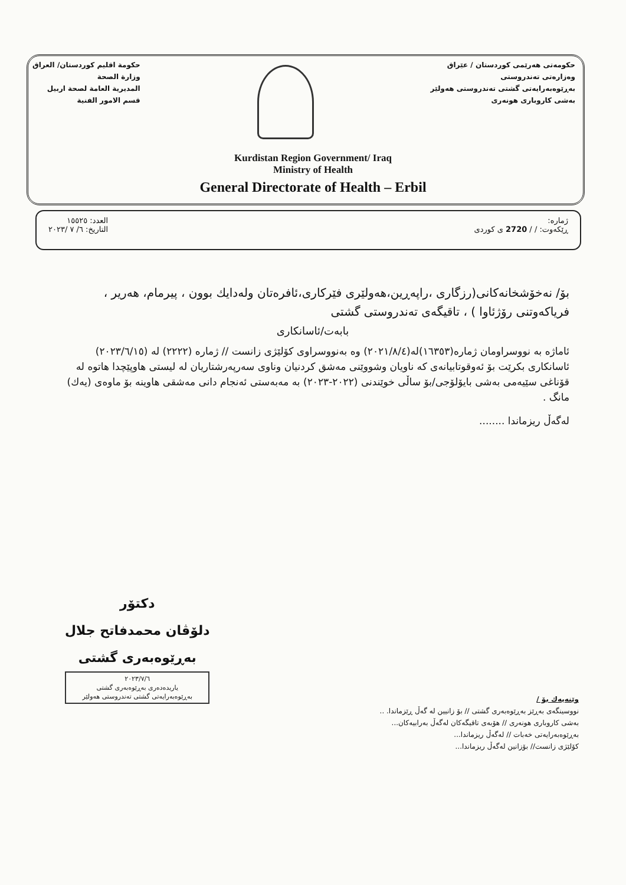حکومة اقليم کوردستان/ العراق
وزارة الصحة
المديرية العامة لصحة اربيل
قسم الامور الفنية
حکومەتی هەرێمی کوردستان / عێراق
وەزارەتی تەندروستی
بەڕێوەبەرایەتی گشتی تەندروستی هەولێر
بەشی کاروباری هونەری
Kurdistan Region Government/ Iraq
Ministry of Health
General Directorate of Health – Erbil
العدد: ١٥٥٢٥
التاريخ: ٦/ ٧ /٢٠٢٣
ژمارە:
ڕێکەوت: / / 2720 ی کوردی
بۆ/ نەخۆشخانەکانی(رزگاری ،راپەڕین،هەولێری فێرکاری،ئافرەتان ولەدایك بوون ، پیرمام، هەریر ، فریاکەوتنی رۆژئاوا ) ، تاقیگەی تەندروستی گشتی
بابەت/ئاسانکاری
ئاماژە بە نووسراومان ژمارە(١٦٣٥٣)لە(٢٠٢١/٨/٤) وە بەنووسراوی کۆلێژی زانست // ژمارە (٢٢٢٢) لە (٢٠٢٣/٦/١٥)
ئاسانکاری بکرێت بۆ ئەوقوتابیانەی کە ناویان وشووێنی مەشق کردنیان وناوی سەرپەرشتاریان لە لیستی هاوپێچدا هاتوە لە قۆناغی سێیەمی بەشی بایۆلۆجی/بۆ ساڵی خوێندنی (٢٠٢٢-٢٠٢٣) بە مەبەستی ئەنجام دانی مەشقی هاوینە بۆ ماوەی (یەك) مانگ .
لەگەڵ ریزماندا ........
دکتۆر
دلۆڤان محمدفاتح جلال
بەڕێوەبەری گشتی
٢٠٢٣/٧/٦
یاریدەدەری بەڕێوەبەری گشتی
بەڕێوەبەرایەتی گشتی تەندروستی هەولێر
وێنەیەك بۆ /
نووسینگەی بەڕێز بەڕێوەبەری گشتی // بۆ زانیین لە گەڵ ڕێزماندا. ..
بەشی کاروباری هونەری // هۆبەی تاقیگەکان لەگەڵ بەرابیەکان...
بەڕێوەبەرایەتی خەبات // لەگەڵ ریزماندا...
کۆلێژی زانست// بۆزانین لەگەڵ ریزماندا...